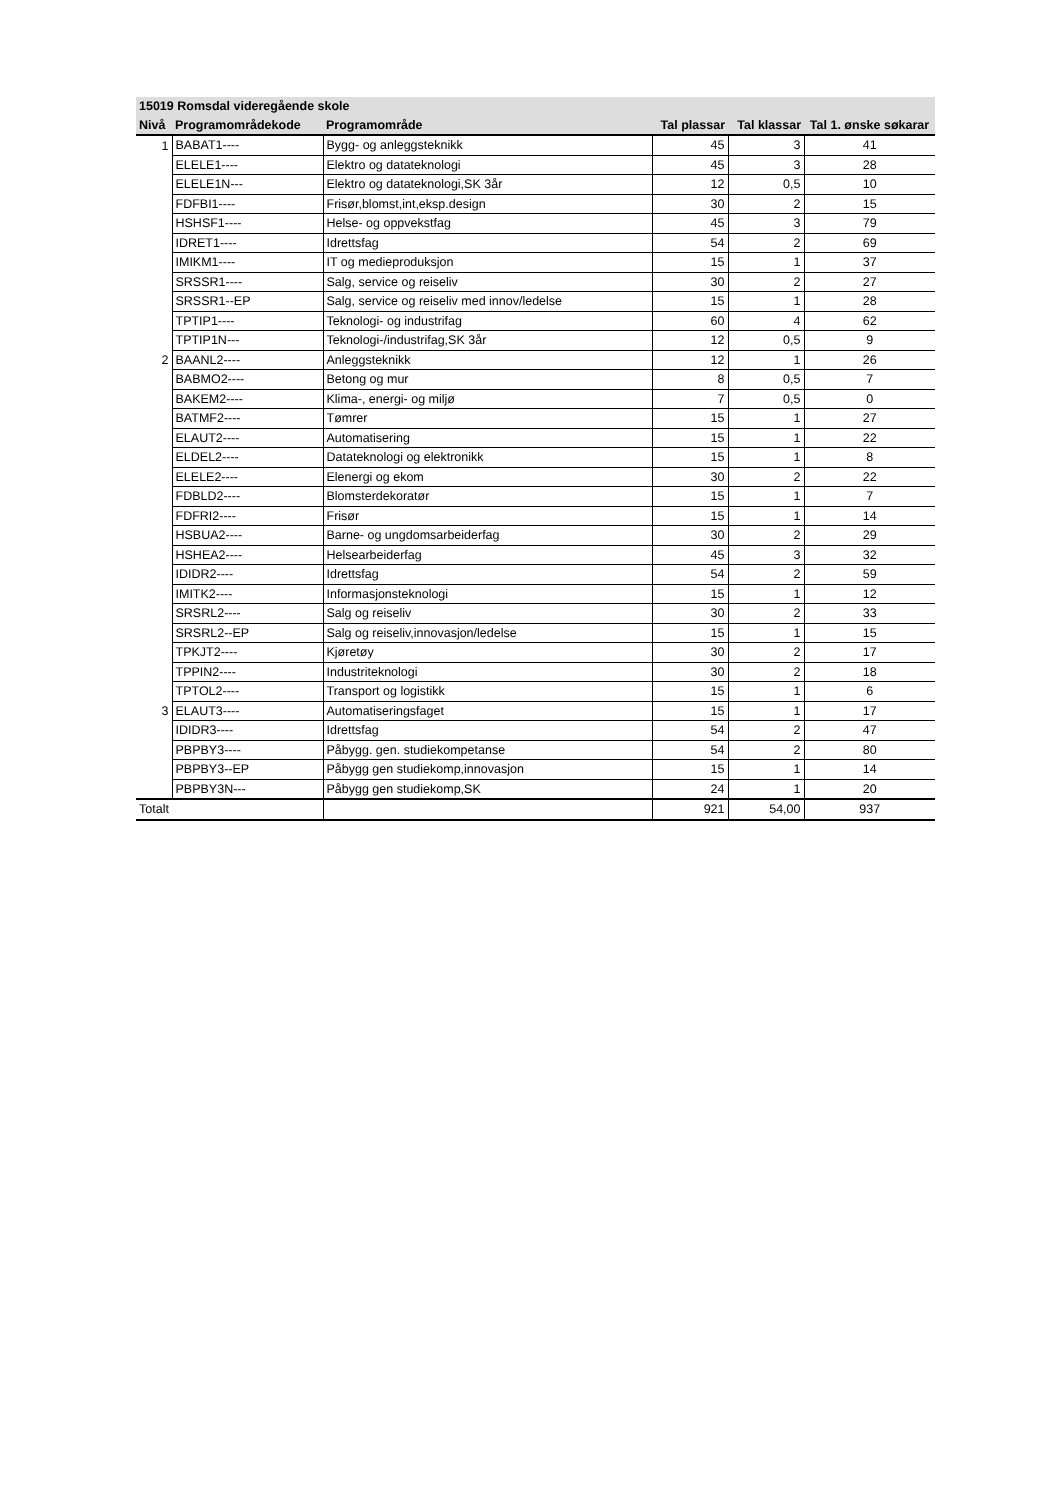| 15019 Romsdal videregående skole | | | | | |
| --- | --- | --- | --- | --- | --- |
| Nivå | Programområdekode | Programområde | Tal plassar | Tal klassar | Tal 1. ønske søkarar |
| 1 | BABAT1---- | Bygg- og anleggsteknikk | 45 | 3 | 41 |
| | ELELE1---- | Elektro og datateknologi | 45 | 3 | 28 |
| | ELELE1N--- | Elektro og datateknologi,SK 3år | 12 | 0,5 | 10 |
| | FDFBI1---- | Frisør,blomst,int,eksp.design | 30 | 2 | 15 |
| | HSHSF1---- | Helse- og oppvekstfag | 45 | 3 | 79 |
| | IDRET1---- | Idrettsfag | 54 | 2 | 69 |
| | IMIKM1---- | IT og medieproduksjon | 15 | 1 | 37 |
| | SRSSR1---- | Salg, service og reiseliv | 30 | 2 | 27 |
| | SRSSR1--EP | Salg, service og reiseliv med innov/ledelse | 15 | 1 | 28 |
| | TPTIP1---- | Teknologi- og industrifag | 60 | 4 | 62 |
| | TPTIP1N--- | Teknologi-/industrifag,SK 3år | 12 | 0,5 | 9 |
| 2 | BAANL2---- | Anleggsteknikk | 12 | 1 | 26 |
| | BABMO2---- | Betong og mur | 8 | 0,5 | 7 |
| | BAKEM2---- | Klima-, energi- og miljø | 7 | 0,5 | 0 |
| | BATMF2---- | Tømrer | 15 | 1 | 27 |
| | ELAUT2---- | Automatisering | 15 | 1 | 22 |
| | ELDEL2---- | Datateknologi og elektronikk | 15 | 1 | 8 |
| | ELELE2---- | Elenergi og ekom | 30 | 2 | 22 |
| | FDBLD2---- | Blomsterdekoratør | 15 | 1 | 7 |
| | FDFRI2---- | Frisør | 15 | 1 | 14 |
| | HSBUA2---- | Barne- og ungdomsarbeiderfag | 30 | 2 | 29 |
| | HSHEA2---- | Helsearbeiderfag | 45 | 3 | 32 |
| | IDIDR2---- | Idrettsfag | 54 | 2 | 59 |
| | IMITK2---- | Informasjonsteknologi | 15 | 1 | 12 |
| | SRSRL2---- | Salg og reiseliv | 30 | 2 | 33 |
| | SRSRL2--EP | Salg og reiseliv,innovasjon/ledelse | 15 | 1 | 15 |
| | TPKJT2---- | Kjøretøy | 30 | 2 | 17 |
| | TPPIN2---- | Industriteknologi | 30 | 2 | 18 |
| | TPTOL2---- | Transport og logistikk | 15 | 1 | 6 |
| 3 | ELAUT3---- | Automatiseringsfaget | 15 | 1 | 17 |
| | IDIDR3---- | Idrettsfag | 54 | 2 | 47 |
| | PBPBY3---- | Påbygg. gen. studiekompetanse | 54 | 2 | 80 |
| | PBPBY3--EP | Påbygg gen studiekomp,innovasjon | 15 | 1 | 14 |
| | PBPBY3N--- | Påbygg gen studiekomp,SK | 24 | 1 | 20 |
| Totalt | | | 921 | 54,00 | 937 |